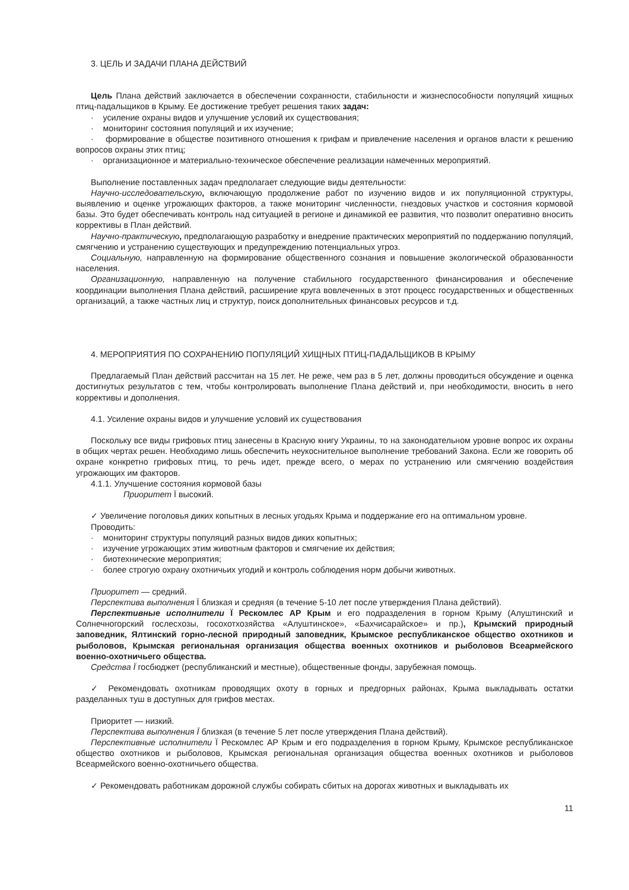3. ЦЕЛЬ И ЗАДАЧИ ПЛАНА ДЕЙСТВИЙ
Цель Плана действий заключается в обеспечении сохранности, стабильности и жизнеспособности популяций хищных птиц-падальщиков в Крыму. Ее достижение требует решения таких задач:
· усиление охраны видов и улучшение условий их существования;
· мониторинг состояния популяций и их изучение;
· формирование в обществе позитивного отношения к грифам и привлечение населения и органов власти к решению вопросов охраны этих птиц;
· организационное и материально-техническое обеспечение реализации намеченных мероприятий.
Выполнение поставленных задач предполагает следующие виды деятельности:
Научно-исследовательскую, включающую продолжение работ по изучению видов и их популяционной структуры, выявлению и оценке угрожающих факторов, а также мониторинг численности, гнездовых участков и состояния кормовой базы. Это будет обеспечивать контроль над ситуацией в регионе и динамикой ее развития, что позволит оперативно вносить коррективы в План действий.
Научно-практическую, предполагающую разработку и внедрение практических мероприятий по поддержанию популяций, смягчению и устранению существующих и предупреждению потенциальных угроз.
Социальную, направленную на формирование общественного сознания и повышение экологической образованности населения.
Организационную, направленную на получение стабильного государственного финансирования и обеспечение координации выполнения Плана действий, расширение круга вовлеченных в этот процесс государственных и общественных организаций, а также частных лиц и структур, поиск дополнительных финансовых ресурсов и т.д.
4. МЕРОПРИЯТИЯ ПО СОХРАНЕНИЮ ПОПУЛЯЦИЙ ХИЩНЫХ ПТИЦ-ПАДАЛЬЩИКОВ В КРЫМУ
Предлагаемый План действий рассчитан на 15 лет. Не реже, чем раз в 5 лет, должны проводиться обсуждение и оценка достигнутых результатов с тем, чтобы контролировать выполнение Плана действий и, при необходимости, вносить в него коррективы и дополнения.
4.1. Усиление охраны видов и улучшение условий их существования
Поскольку все виды грифовых птиц занесены в Красную книгу Украины, то на законодательном уровне вопрос их охраны в общих чертах решен. Необходимо лишь обеспечить неукоснительное выполнение требований Закона. Если же говорить об охране конкретно грифовых птиц, то речь идет, прежде всего, о мерах по устранению или смягчению воздействия угрожающих им факторов.
4.1.1. Улучшение состояния кормовой базы
Приоритет Ï высокий.
✓ Увеличение поголовья диких копытных в лесных угодьях Крыма и поддержание его на оптимальном уровне.
Проводить:
· мониторинг структуры популяций разных видов диких копытных;
· изучение угрожающих этим животным факторов и смягчение их действия;
· биотехнические мероприятия;
· более строгую охрану охотничьих угодий и контроль соблюдения норм добычи животных.
Приоритет — средний.
Перспектива выполнения Ï близкая и средняя (в течение 5-10 лет после утверждения Плана действий).
Перспективные исполнители Ï Рескомлес АР Крым и его подразделения в горном Крыму (Алуштинский и Солнечногорский гослесхозы, госохотхозяйства «Алуштинское», «Бахчисарайское» и пр.), Крымский природный заповедник, Ялтинский горно-лесной природный заповедник, Крымское республиканское общество охотников и рыболовов, Крымская региональная организация общества военных охотников и рыболовов Всеармейского военно-охотничьего общества.
Средства Ï госбюджет (республиканский и местные), общественные фонды, зарубежная помощь.
✓ Рекомендовать охотникам проводящих охоту в горных и предгорных районах, Крыма выкладывать остатки разделанных туш в доступных для грифов местах.
Приоритет — низкий.
Перспектива выполнения Ï близкая (в течение 5 лет после утверждения Плана действий).
Перспективные исполнители Ï Рескомлес АР Крым и его подразделения в горном Крыму, Крымское республиканское общество охотников и рыболовов, Крымская региональная организация общества военных охотников и рыболовов Всеармейского военно-охотничьего общества.
✓ Рекомендовать работникам дорожной службы собирать сбитых на дорогах животных и выкладывать их
11